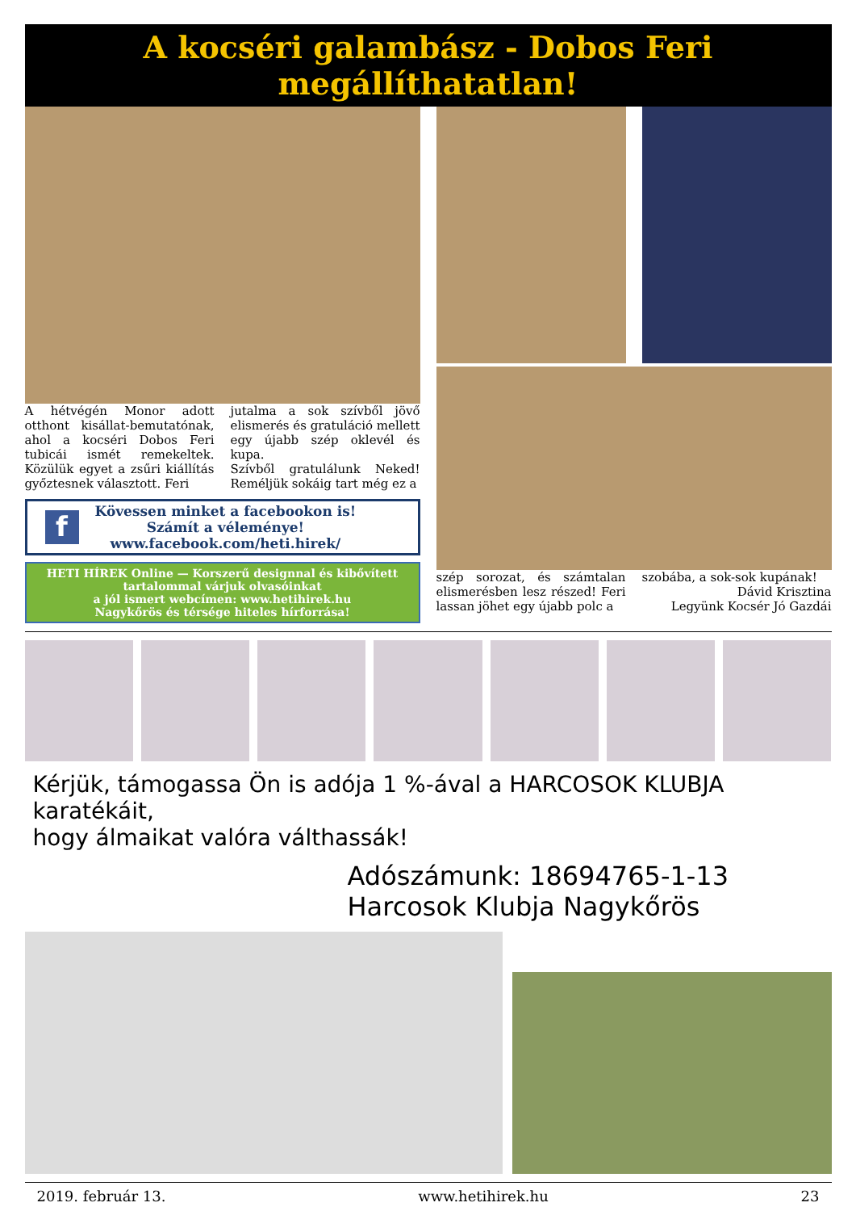A kocséri galambász - Dobos Feri megállíthatatlan!
A hétvégén Monor adott otthont kisállat-bemutatónak, ahol a kocséri Dobos Feri tubicái ismét remekeltek. Közülük egyet a zsűri kiállítás győztesnek választott. Feri
jutalma a sok szívből jövő elismerés és gratuláció mellett egy újabb szép oklevél és kupa.
Szívből gratulálunk Neked! Reméljük sokáig tart még ez a
f
Kövessen minket a facebookon is!
Számít a véleménye!
www.facebook.com/heti.hirek/
HETI HÍREK Online — Korszerű designnal és kibővített tartalommal várjuk olvasóinkat
a jól ismert webcímen: www.hetihirek.hu
Nagykőrös és térsége hiteles hírforrása!
szép sorozat, és számtalan elismerésben lesz részed! Feri lassan jöhet egy újabb polc a
szobába, a sok-sok kupának!
Dávid Krisztina
Legyünk Kocsér Jó Gazdái
Kérjük, támogassa Ön is adója 1 %-ával a HARCOSOK KLUBJA karatékáit,
hogy álmaikat valóra válthassák!
Adószámunk: 18694765-1-13
Harcosok Klubja Nagykőrös
2019. február 13. www.hetihirek.hu 23